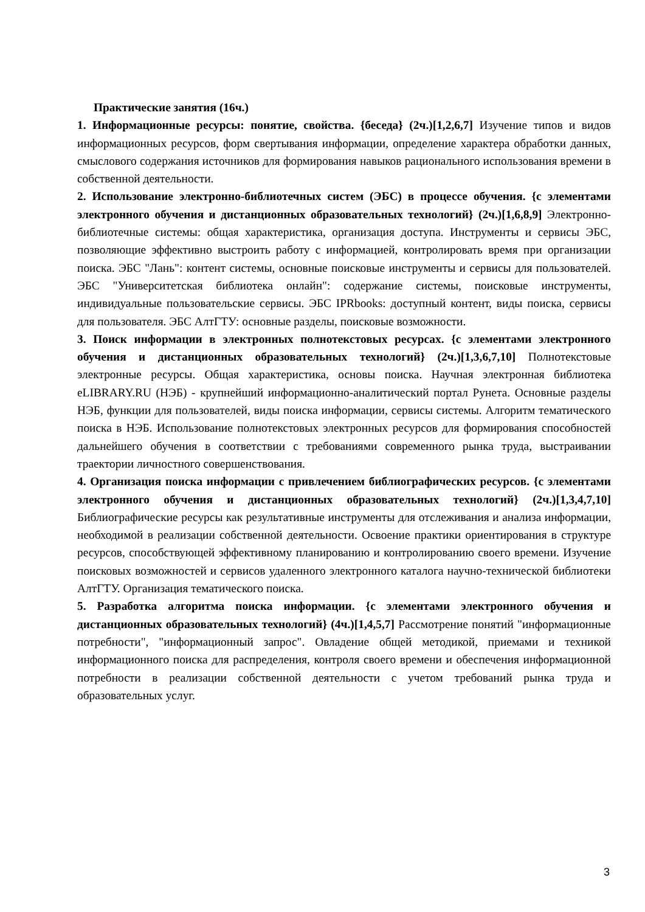Практические занятия (16ч.)
1. Информационные ресурсы: понятие, свойства. {беседа} (2ч.)[1,2,6,7] Изучение типов и видов информационных ресурсов, форм свертывания информации, определение характера обработки данных, смыслового содержания источников для формирования навыков рационального использования времени в собственной деятельности.
2. Использование электронно-библиотечных систем (ЭБС) в процессе обучения. {с элементами электронного обучения и дистанционных образовательных технологий} (2ч.)[1,6,8,9] Электронно-библиотечные системы: общая характеристика, организация доступа. Инструменты и сервисы ЭБС, позволяющие эффективно выстроить работу с информацией, контролировать время при организации поиска. ЭБС "Лань": контент системы, основные поисковые инструменты и сервисы для пользователей. ЭБС "Университетская библиотека онлайн": содержание системы, поисковые инструменты, индивидуальные пользовательские сервисы. ЭБС IPRbooks: доступный контент, виды поиска, сервисы для пользователя. ЭБС АлтГТУ: основные разделы, поисковые возможности.
3. Поиск информации в электронных полнотекстовых ресурсах. {с элементами электронного обучения и дистанционных образовательных технологий} (2ч.)[1,3,6,7,10] Полнотекстовые электронные ресурсы. Общая характеристика, основы поиска. Научная электронная библиотека eLIBRARY.RU (НЭБ) - крупнейший информационно-аналитический портал Рунета. Основные разделы НЭБ, функции для пользователей, виды поиска информации, сервисы системы. Алгоритм тематического поиска в НЭБ. Использование полнотекстовых электронных ресурсов для формирования способностей дальнейшего обучения в соответствии с требованиями современного рынка труда, выстраивании траектории личностного совершенствования.
4. Организация поиска информации с привлечением библиографических ресурсов. {с элементами электронного обучения и дистанционных образовательных технологий} (2ч.)[1,3,4,7,10] Библиографические ресурсы как результативные инструменты для отслеживания и анализа информации, необходимой в реализации собственной деятельности. Освоение практики ориентирования в структуре ресурсов, способствующей эффективному планированию и контролированию своего времени. Изучение поисковых возможностей и сервисов удаленного электронного каталога научно-технической библиотеки АлтГТУ. Организация тематического поиска.
5. Разработка алгоритма поиска информации. {с элементами электронного обучения и дистанционных образовательных технологий} (4ч.)[1,4,5,7] Рассмотрение понятий "информационные потребности", "информационный запрос". Овладение общей методикой, приемами и техникой информационного поиска для распределения, контроля своего времени и обеспечения информационной потребности в реализации собственной деятельности с учетом требований рынка труда и образовательных услуг.
3